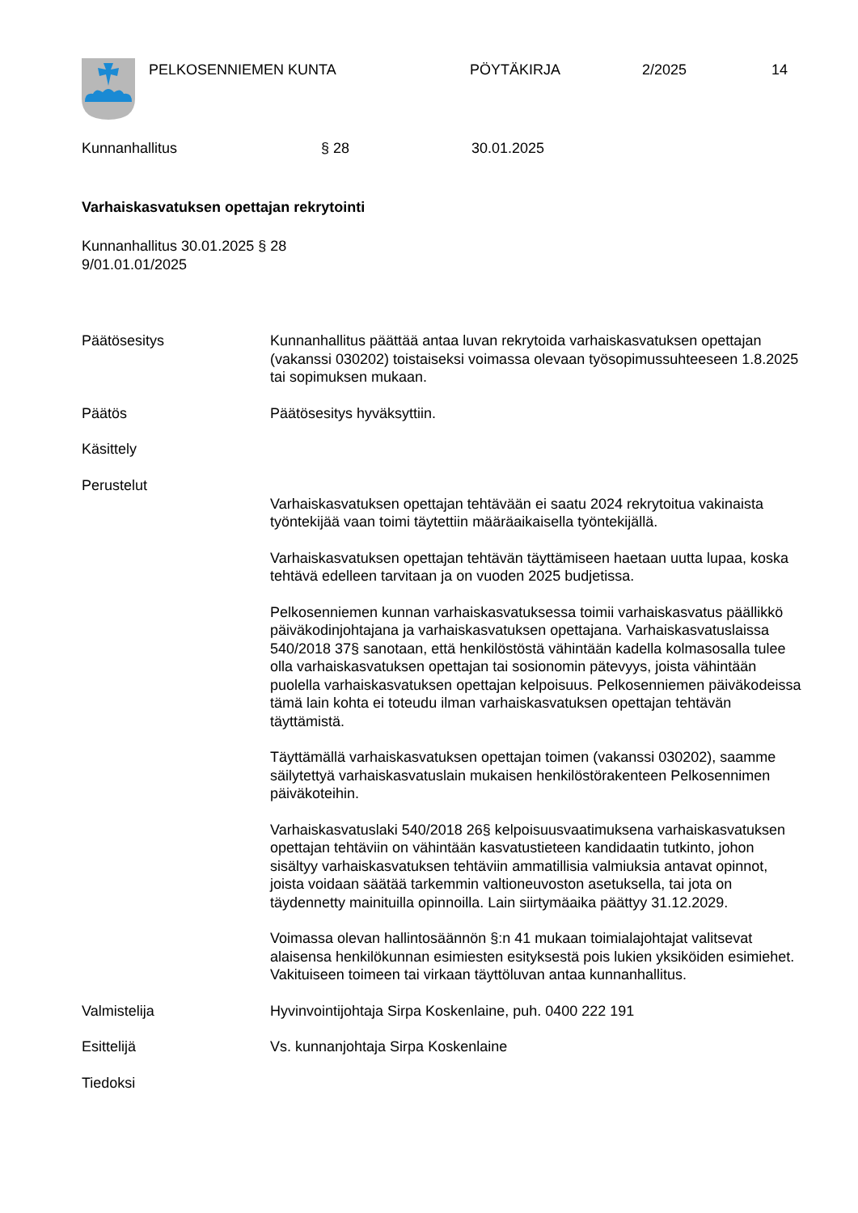PELKOSENNIEMEN KUNTA PÖYTÄKIRJA 2/2025 14
Kunnanhallitus § 28 30.01.2025
Varhaiskasvatuksen opettajan rekrytointi
Kunnanhallitus 30.01.2025 § 28
9/01.01.01/2025
Päätösesitys Kunnanhallitus päättää antaa luvan rekrytoida varhaiskasvatuksen opettajan (vakanssi 030202) toistaiseksi voimassa olevaan työsopimussuhteeseen 1.8.2025 tai sopimuksen mukaan.
Päätös Päätösesitys hyväksyttiin.
Käsittely
Perustelut
Varhaiskasvatuksen opettajan tehtävään ei saatu 2024 rekrytoitua vakinaista työntekijää vaan toimi täytettiin määräaikaisella työntekijällä.
Varhaiskasvatuksen opettajan tehtävän täyttämiseen haetaan uutta lupaa, koska tehtävä edelleen tarvitaan ja on vuoden 2025 budjetissa.
Pelkosenniemen kunnan varhaiskasvatuksessa toimii varhaiskasvatus päällikkö päiväkodinjohtajana ja varhaiskasvatuksen opettajana. Varhaiskasvatuslaissa 540/2018 37§ sanotaan, että henkilöstöstä vähintään kadella kolmasosalla tulee olla varhaiskasvatuksen opettajan tai sosionomin pätevyys, joista vähintään puolella varhaiskasvatuksen opettajan kelpoisuus. Pelkosenniemen päiväkodeissa tämä lain kohta ei toteudu ilman varhaiskasvatuksen opettajan tehtävän täyttämistä.
Täyttämällä varhaiskasvatuksen opettajan toimen (vakanssi 030202), saamme säilytettyä varhaiskasvatuslain mukaisen henkilöstörakenteen Pelkosennimen päiväkoteihin.
Varhaiskasvatuslaki 540/2018 26§ kelpoisuusvaatimuksena varhaiskasvatuksen opettajan tehtäviin on vähintään kasvatustieteen kandidaatin tutkinto, johon sisältyy varhaiskasvatuksen tehtäviin ammatillisia valmiuksia antavat opinnot, joista voidaan säätää tarkemmin valtioneuvoston asetuksella, tai jota on täydennetty mainituilla opinnoilla. Lain siirtymäaika päättyy 31.12.2029.
Voimassa olevan hallintosäännön §:n 41 mukaan toimialajohtajat valitsevat alaisensa henkilökunnan esimiesten esityksestä pois lukien yksiköiden esimiehet. Vakituiseen toimeen tai virkaan täyttöluvan antaa kunnanhallitus.
Valmistelija Hyvinvointijohtaja Sirpa Koskenlaine, puh. 0400 222 191
Esittelijä Vs. kunnanjohtaja Sirpa Koskenlaine
Tiedoksi